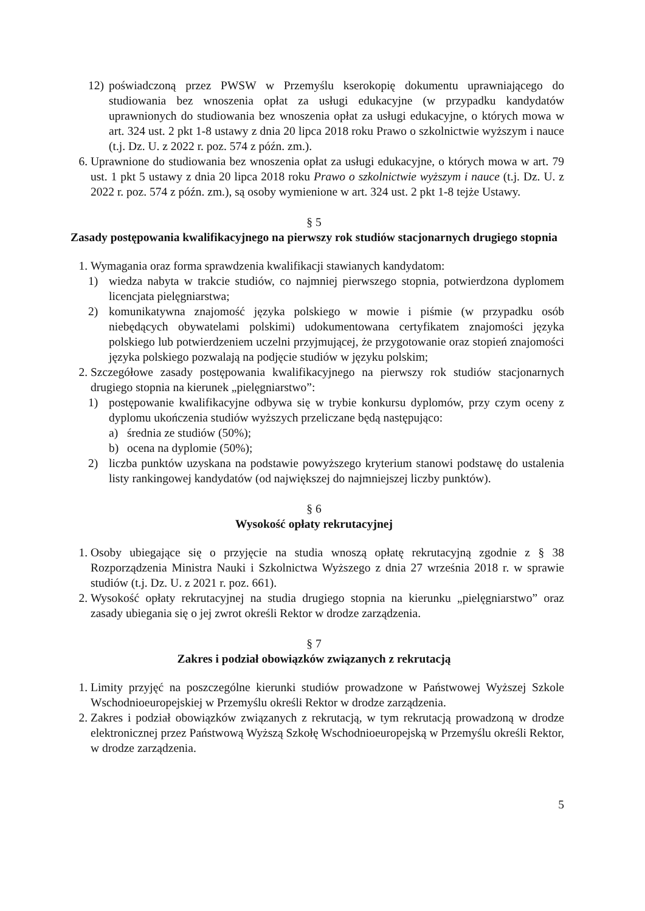12) poświadczoną przez PWSW w Przemyślu kserokopię dokumentu uprawniającego do studiowania bez wnoszenia opłat za usługi edukacyjne (w przypadku kandydatów uprawnionych do studiowania bez wnoszenia opłat za usługi edukacyjne, o których mowa w art. 324 ust. 2 pkt 1-8 ustawy z dnia 20 lipca 2018 roku Prawo o szkolnictwie wyższym i nauce (t.j. Dz. U. z 2022 r. poz. 574 z późn. zm.).
6. Uprawnione do studiowania bez wnoszenia opłat za usługi edukacyjne, o których mowa w art. 79 ust. 1 pkt 5 ustawy z dnia 20 lipca 2018 roku Prawo o szkolnictwie wyższym i nauce (t.j. Dz. U. z 2022 r. poz. 574 z późn. zm.), są osoby wymienione w art. 324 ust. 2 pkt 1-8 tejże Ustawy.
§ 5
Zasady postępowania kwalifikacyjnego na pierwszy rok studiów stacjonarnych drugiego stopnia
1. Wymagania oraz forma sprawdzenia kwalifikacji stawianych kandydatom:
1) wiedza nabyta w trakcie studiów, co najmniej pierwszego stopnia, potwierdzona dyplomem licencjata pielęgniarstwa;
2) komunikatywna znajomość języka polskiego w mowie i piśmie (w przypadku osób niebędących obywatelami polskimi) udokumentowana certyfikatem znajomości języka polskiego lub potwierdzeniem uczelni przyjmującej, że przygotowanie oraz stopień znajomości języka polskiego pozwalają na podjęcie studiów w języku polskim;
2. Szczegółowe zasady postępowania kwalifikacyjnego na pierwszy rok studiów stacjonarnych drugiego stopnia na kierunek „pielęgniarstwo”:
1) postępowanie kwalifikacyjne odbywa się w trybie konkursu dyplomów, przy czym oceny z dyplomu ukończenia studiów wyższych przeliczane będą następująco:
a) średnia ze studiów (50%);
b) ocena na dyplomie (50%);
2) liczba punktów uzyskana na podstawie powyższego kryterium stanowi podstawę do ustalenia listy rankingowej kandydatów (od największej do najmniejszej liczby punktów).
§ 6
Wysokość opłaty rekrutacyjnej
1. Osoby ubiegające się o przyjęcie na studia wnoszą opłatę rekrutacyjną zgodnie z § 38 Rozporządzenia Ministra Nauki i Szkolnictwa Wyższego z dnia 27 września 2018 r. w sprawie studiów (t.j. Dz. U. z 2021 r. poz. 661).
2. Wysokość opłaty rekrutacyjnej na studia drugiego stopnia na kierunku „pielęgniarstwo” oraz zasady ubiegania się o jej zwrot określi Rektor w drodze zarządzenia.
§ 7
Zakres i podział obowiązków związanych z rekrutacją
1. Limity przyjęć na poszczególne kierunki studiów prowadzone w Państwowej Wyższej Szkole Wschodnioeuropejskiej w Przemyślu określi Rektor w drodze zarządzenia.
2. Zakres i podział obowiązków związanych z rekrutacją, w tym rekrutacją prowadzoną w drodze elektronicznej przez Państwową Wyższą Szkołę Wschodnioeuropejską w Przemyślu określi Rektor, w drodze zarządzenia.
5